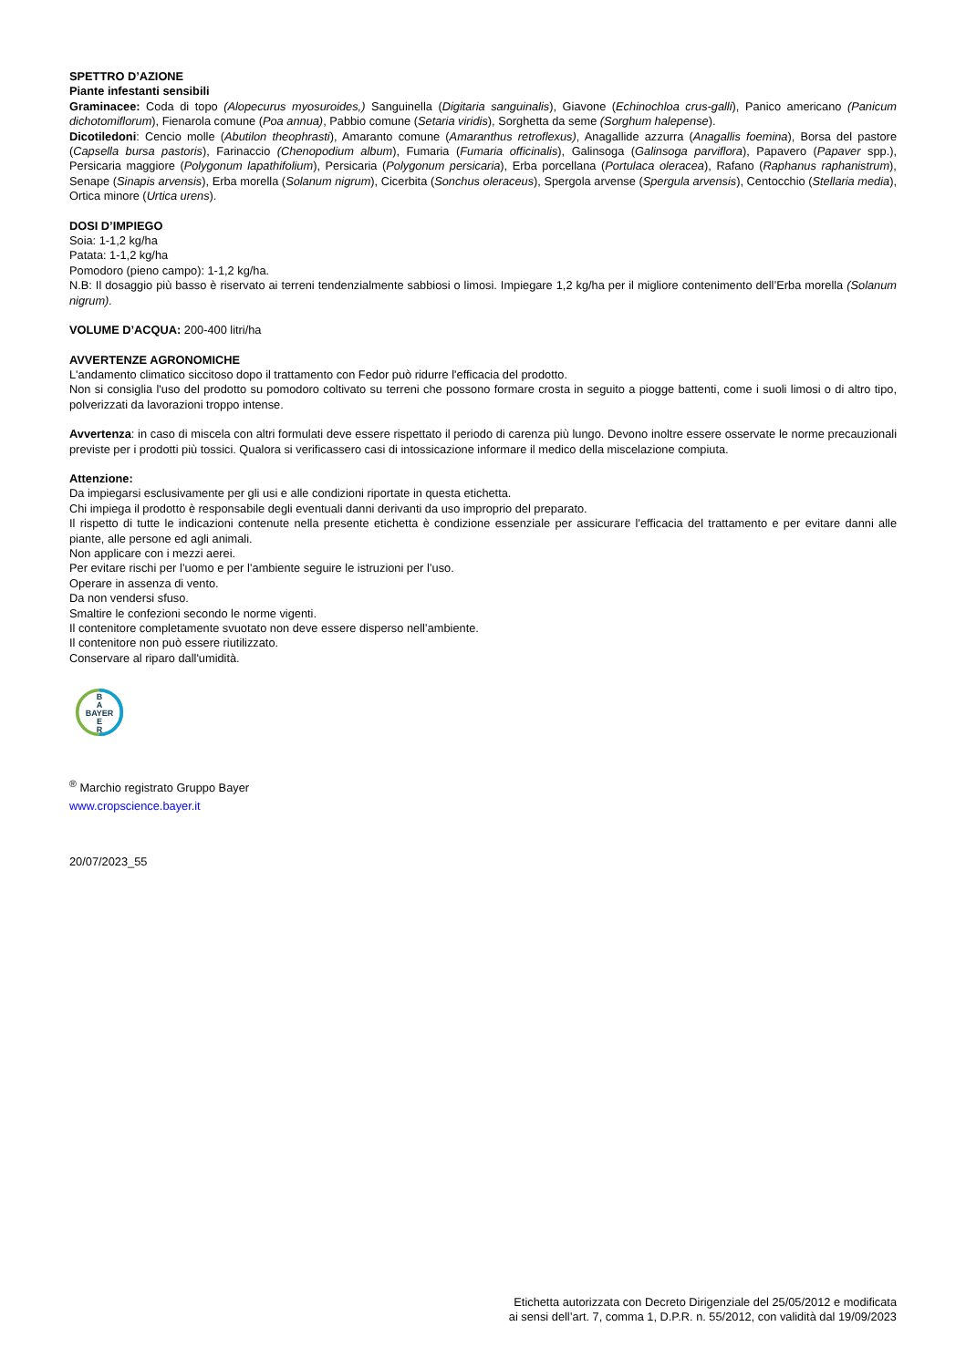SPETTRO D’AZIONE
Piante infestanti sensibili
Graminacee: Coda di topo (Alopecurus myosuroides,) Sanguinella (Digitaria sanguinalis), Giavone (Echinochloa crus-galli), Panico americano (Panicum dichotomiflorum), Fienarola comune (Poa annua), Pabbio comune (Setaria viridis), Sorghetta da seme (Sorghum halepense).
Dicotiledoni: Cencio molle (Abutilon theophrasti), Amaranto comune (Amaranthus retroflexus), Anagallide azzurra (Anagallis foemina), Borsa del pastore (Capsella bursa pastoris), Farinaccio (Chenopodium album), Fumaria (Fumaria officinalis), Galinsoga (Galinsoga parviflora), Papavero (Papaver spp.), Persicaria maggiore (Polygonum lapathifolium), Persicaria (Polygonum persicaria), Erba porcellana (Portulaca oleracea), Rafano (Raphanus raphanistrum), Senape (Sinapis arvensis), Erba morella (Solanum nigrum), Cicerbita (Sonchus oleraceus), Spergola arvense (Spergula arvensis), Centocchio (Stellaria media), Ortica minore (Urtica urens).
DOSI D’IMPIEGO
Soia: 1-1,2 kg/ha
Patata: 1-1,2 kg/ha
Pomodoro (pieno campo): 1-1,2 kg/ha.
N.B: Il dosaggio più basso è riservato ai terreni tendenzialmente sabbiosi o limosi. Impiegare 1,2 kg/ha per il migliore contenimento dell’Erba morella (Solanum nigrum).
VOLUME D’ACQUA: 200-400 litri/ha
AVVERTENZE AGRONOMICHE
L'andamento climatico siccitoso dopo il trattamento con Fedor può ridurre l'efficacia del prodotto.
Non si consiglia l'uso del prodotto su pomodoro coltivato su terreni che possono formare crosta in seguito a piogge battenti, come i suoli limosi o di altro tipo, polverizzati da lavorazioni troppo intense.
Avvertenza: in caso di miscela con altri formulati deve essere rispettato il periodo di carenza più lungo. Devono inoltre essere osservate le norme precauzionali previste per i prodotti più tossici. Qualora si verificassero casi di intossicazione informare il medico della miscelazione compiuta.
Attenzione:
Da impiegarsi esclusivamente per gli usi e alle condizioni riportate in questa etichetta.
Chi impiega il prodotto è responsabile degli eventuali danni derivanti da uso improprio del preparato.
Il rispetto di tutte le indicazioni contenute nella presente etichetta è condizione essenziale per assicurare l'efficacia del trattamento e per evitare danni alle piante, alle persone ed agli animali.
Non applicare con i mezzi aerei.
Per evitare rischi per l’uomo e per l’ambiente seguire le istruzioni per l’uso.
Operare in assenza di vento.
Da non vendersi sfuso.
Smaltire le confezioni secondo le norme vigenti.
Il contenitore completamente svuotato non deve essere disperso nell’ambiente.
Il contenitore non può essere riutilizzato.
Conservare al riparo dall'umidità.
B
A
BAYER
E
R
<sup>®</sup> Marchio registrato Gruppo Bayer
www.cropscience.bayer.it
20/07/2023_55
Etichetta autorizzata con Decreto Dirigenziale del 25/05/2012 e modificata
ai sensi dell’art. 7, comma 1, D.P.R. n. 55/2012, con validità dal 19/09/2023